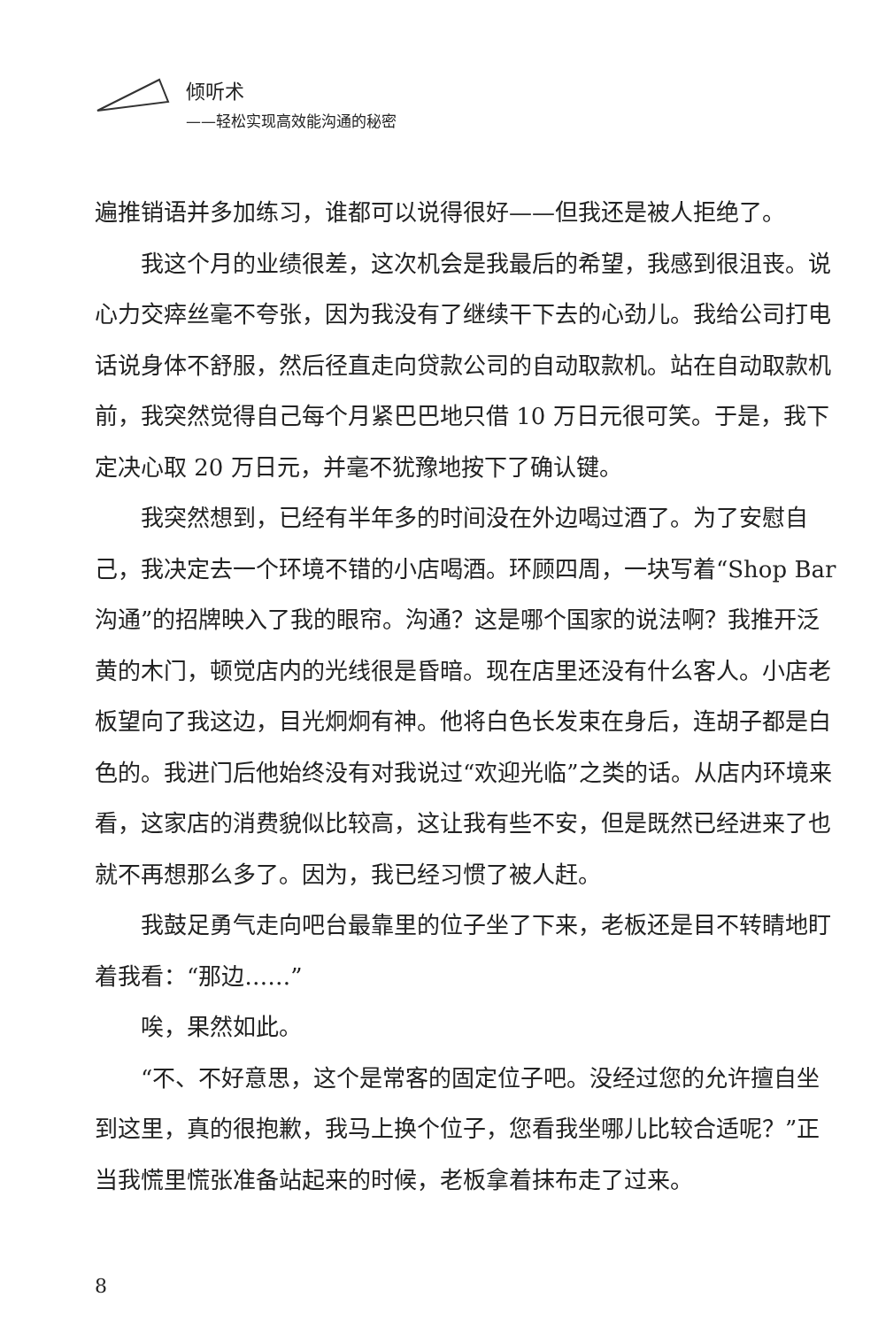倾听术
——轻松实现高效能沟通的秘密
遍推销语并多加练习，谁都可以说得很好——但我还是被人拒绝了。
我这个月的业绩很差，这次机会是我最后的希望，我感到很沮丧。说心力交瘁丝毫不夸张，因为我没有了继续干下去的心劲儿。我给公司打电话说身体不舒服，然后径直走向贷款公司的自动取款机。站在自动取款机前，我突然觉得自己每个月紧巴巴地只借 10 万日元很可笑。于是，我下定决心取 20 万日元，并毫不犹豫地按下了确认键。
我突然想到，已经有半年多的时间没在外边喝过酒了。为了安慰自己，我决定去一个环境不错的小店喝酒。环顾四周，一块写着“Shop Bar 沟通”的招牌映入了我的眼帘。沟通？这是哪个国家的说法啊？我推开泛黄的木门，顿觉店内的光线很是昏暗。现在店里还没有什么客人。小店老板望向了我这边，目光炯炯有神。他将白色长发束在身后，连胡子都是白色的。我进门后他始终没有对我说过“欢迎光临”之类的话。从店内环境来看，这家店的消费貌似比较高，这让我有些不安，但是既然已经进来了也就不再想那么多了。因为，我已经习惯了被人赶。
我鼓足勇气走向吧台最靠里的位子坐了下来，老板还是目不转睛地盯着我看：“那边……”
唉，果然如此。
“不、不好意思，这个是常客的固定位子吧。没经过您的允许擅自坐到这里，真的很抱歉，我马上换个位子，您看我坐哪儿比较合适呢？”正当我慌里慌张准备站起来的时候，老板拿着抹布走了过来。
8